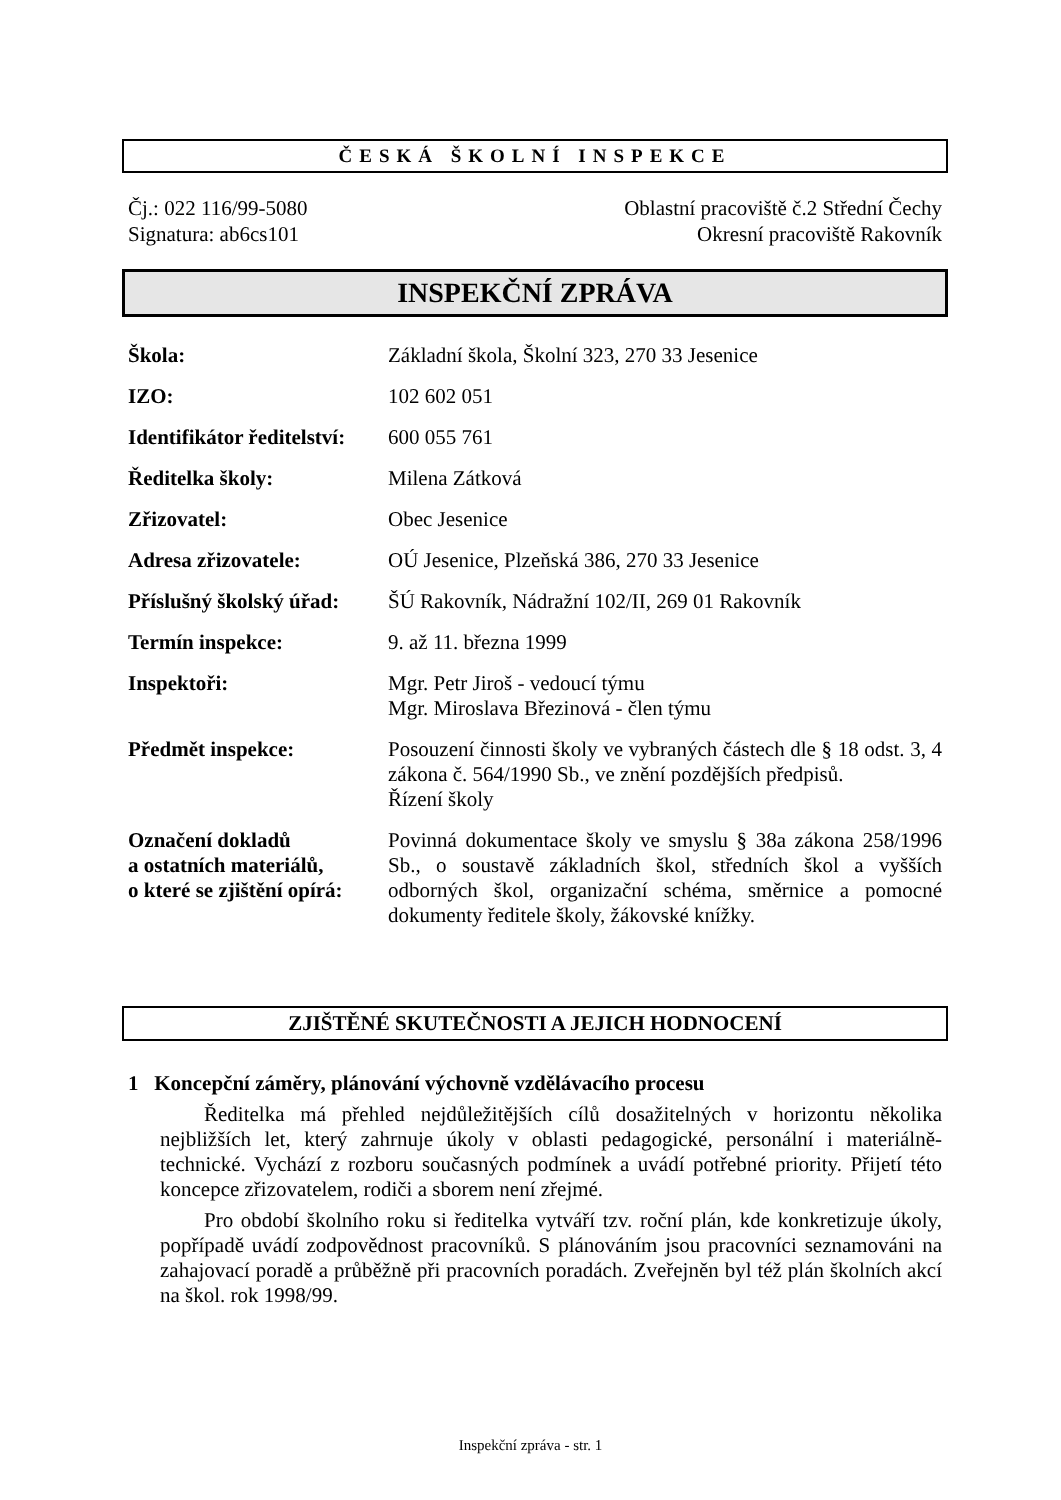ČESKÁ ŠKOLNÍ INSPEKCE
Čj.: 022 116/99-5080
Signatura: ab6cs101
Oblastní pracoviště č.2 Střední Čechy
Okresní pracoviště Rakovník
INSPEKČNÍ ZPRÁVA
| Škola: | Základní škola, Školní 323, 270 33 Jesenice |
| IZO: | 102 602 051 |
| Identifikátor ředitelství: | 600 055 761 |
| Ředitelka školy: | Milena Zátková |
| Zřizovatel: | Obec Jesenice |
| Adresa zřizovatele: | OÚ Jesenice, Plzeňská 386, 270 33 Jesenice |
| Příslušný školský úřad: | ŠÚ Rakovník, Nádražní 102/II, 269 01 Rakovník |
| Termín inspekce: | 9. až 11. března 1999 |
| Inspektoři: | Mgr. Petr Jiroš - vedoucí týmu Mgr. Miroslava Březinová - člen týmu |
| Předmět inspekce: | Posouzení činnosti školy ve vybraných částech dle § 18 odst. 3, 4 zákona č. 564/1990 Sb., ve znění pozdějších předpisů. Řízení školy |
| Označení dokladů a ostatních materiálů, o které se zjištění opírá: | Povinná dokumentace školy ve smyslu § 38a zákona 258/1996 Sb., o soustavě základních škol, středních škol a vyšších odborných škol, organizační schéma, směrnice a pomocné dokumenty ředitele školy, žákovské knížky. |
ZJIŠTĚNÉ SKUTEČNOSTI A JEJICH HODNOCENÍ
1 Koncepční záměry, plánování výchovně vzdělávacího procesu
Ředitelka má přehled nejdůležitějších cílů dosažitelných v horizontu několika nejbližších let, který zahrnuje úkoly v oblasti pedagogické, personální i materiálně-technické. Vychází z rozboru současných podmínek a uvádí potřebné priority. Přijetí této koncepce zřizovatelem, rodiči a sborem není zřejmé.
Pro období školního roku si ředitelka vytváří tzv. roční plán, kde konkretizuje úkoly, popřípadě uvádí zodpovědnost pracovníků. S plánováním jsou pracovníci seznamováni na zahajovací poradě a průběžně při pracovních poradách. Zveřejněn byl též plán školních akcí na škol. rok 1998/99.
Inspekční zpráva - str. 1